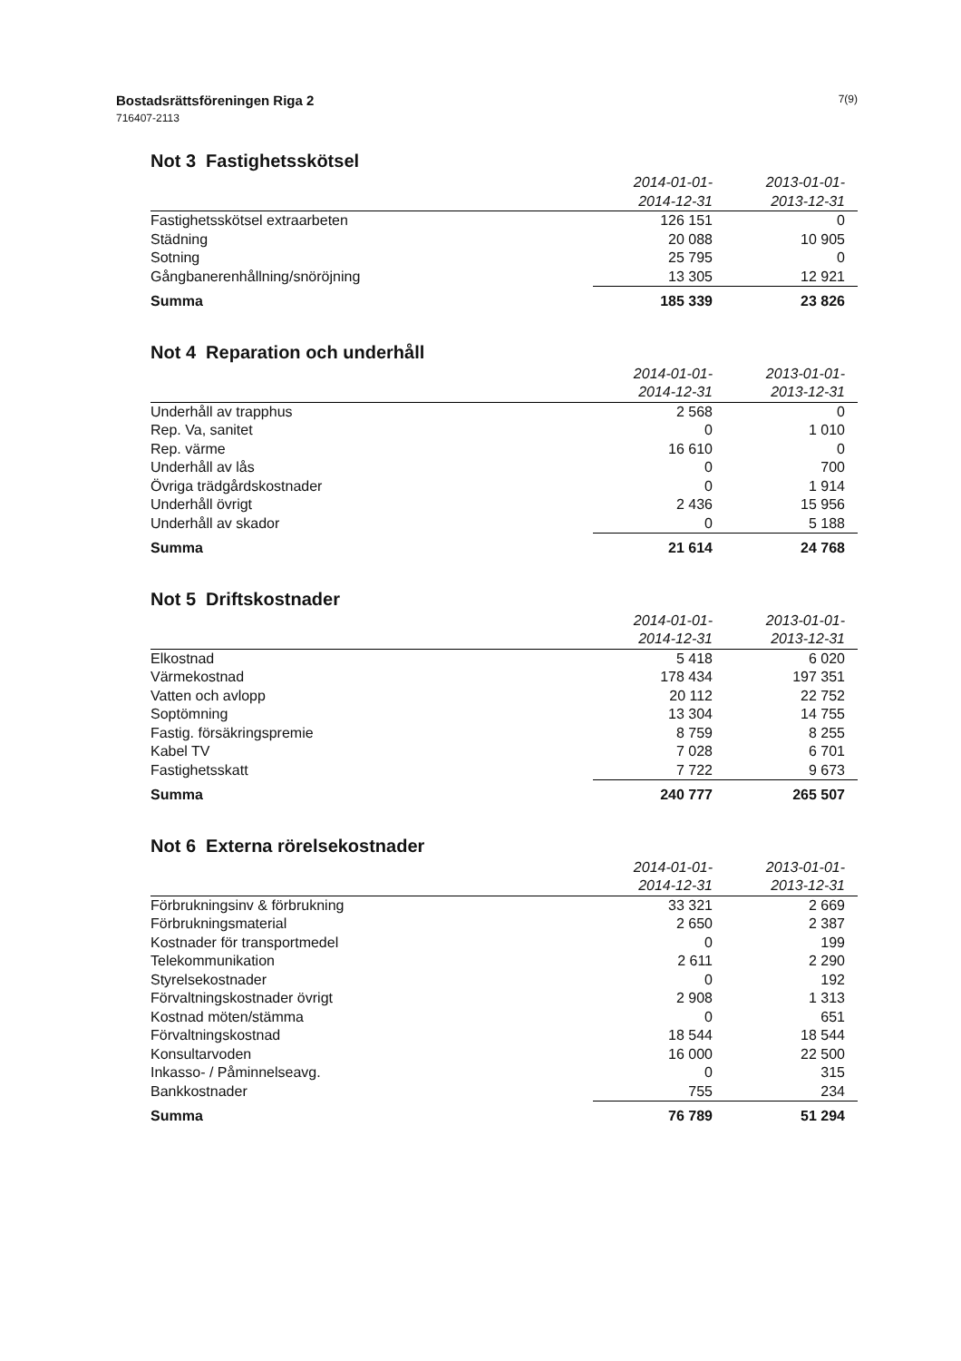Bostadsrättsföreningen Riga 2
716407-2113
7(9)
Not 3 Fastighetsskötsel
| | 2014-01-01- 2014-12-31 | 2013-01-01- 2013-12-31 |
| --- | --- | --- |
| Fastighetsskötsel extraarbeten | 126 151 | 0 |
| Städning | 20 088 | 10 905 |
| Sotning | 25 795 | 0 |
| Gångbanerenhållning/snöröjning | 13 305 | 12 921 |
| Summa | 185 339 | 23 826 |
Not 4 Reparation och underhåll
| | 2014-01-01- 2014-12-31 | 2013-01-01- 2013-12-31 |
| --- | --- | --- |
| Underhåll av trapphus | 2 568 | 0 |
| Rep. Va, sanitet | 0 | 1 010 |
| Rep. värme | 16 610 | 0 |
| Underhåll av lås | 0 | 700 |
| Övriga trädgårdskostnader | 0 | 1 914 |
| Underhåll övrigt | 2 436 | 15 956 |
| Underhåll av skador | 0 | 5 188 |
| Summa | 21 614 | 24 768 |
Not 5 Driftskostnader
| | 2014-01-01- 2014-12-31 | 2013-01-01- 2013-12-31 |
| --- | --- | --- |
| Elkostnad | 5 418 | 6 020 |
| Värmekostnad | 178 434 | 197 351 |
| Vatten och avlopp | 20 112 | 22 752 |
| Soptömning | 13 304 | 14 755 |
| Fastig. försäkringspremie | 8 759 | 8 255 |
| Kabel TV | 7 028 | 6 701 |
| Fastighetsskatt | 7 722 | 9 673 |
| Summa | 240 777 | 265 507 |
Not 6 Externa rörelsekostnader
| | 2014-01-01- 2014-12-31 | 2013-01-01- 2013-12-31 |
| --- | --- | --- |
| Förbrukningsinv & förbrukning | 33 321 | 2 669 |
| Förbrukningsmaterial | 2 650 | 2 387 |
| Kostnader för transportmedel | 0 | 199 |
| Telekommunikation | 2 611 | 2 290 |
| Styrelsekostnader | 0 | 192 |
| Förvaltningskostnader övrigt | 2 908 | 1 313 |
| Kostnad möten/stämma | 0 | 651 |
| Förvaltningskostnad | 18 544 | 18 544 |
| Konsultarvoden | 16 000 | 22 500 |
| Inkasso- / Påminnelseavg. | 0 | 315 |
| Bankkostnader | 755 | 234 |
| Summa | 76 789 | 51 294 |